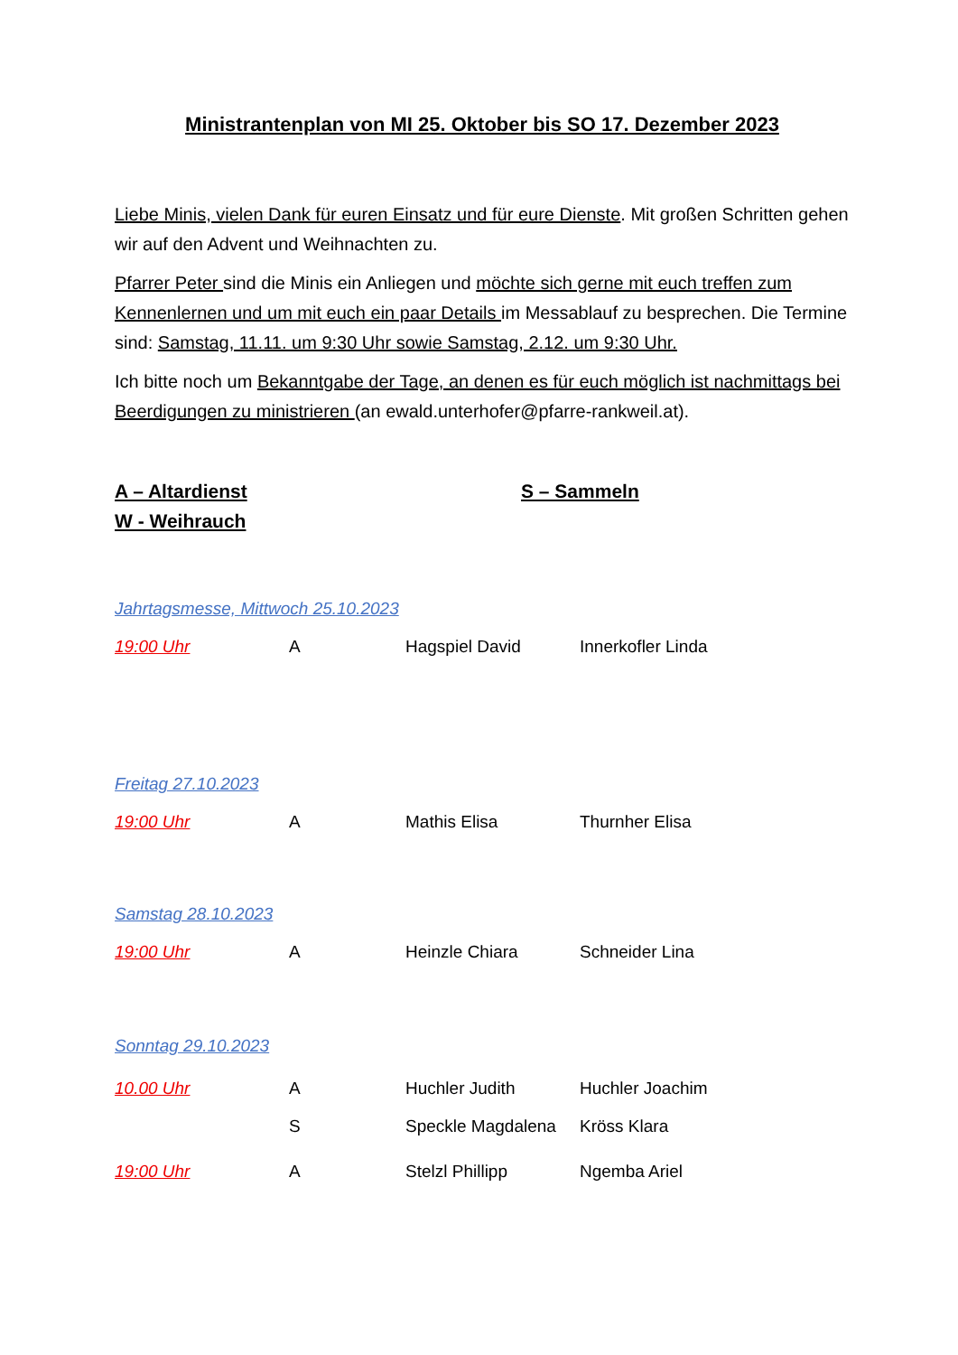Ministrantenplan von MI 25. Oktober bis SO 17. Dezember 2023
Liebe Minis, vielen Dank für euren Einsatz und für eure Dienste. Mit großen Schritten gehen wir auf den Advent und Weihnachten zu.
Pfarrer Peter sind die Minis ein Anliegen und möchte sich gerne mit euch treffen zum Kennenlernen und um mit euch ein paar Details im Messablauf zu besprechen. Die Termine sind: Samstag, 11.11. um 9:30 Uhr sowie Samstag, 2.12. um 9:30 Uhr.
Ich bitte noch um Bekanntgabe der Tage, an denen es für euch möglich ist nachmittags bei Beerdigungen zu ministrieren (an ewald.unterhofer@pfarre-rankweil.at).
A – Altardienst
W - Weihrauch
S – Sammeln
Jahrtagsmesse, Mittwoch 25.10.2023
| 19:00 Uhr | A | Hagspiel David | Innerkofler Linda |
Freitag 27.10.2023
| 19:00 Uhr | A | Mathis Elisa | Thurnher Elisa |
Samstag 28.10.2023
| 19:00 Uhr | A | Heinzle Chiara | Schneider Lina |
Sonntag 29.10.2023
| 10.00 Uhr | A | Huchler Judith | Huchler Joachim |
| | S | Speckle Magdalena | Kröss Klara |
| 19:00 Uhr | A | Stelzl Phillipp | Ngemba Ariel |